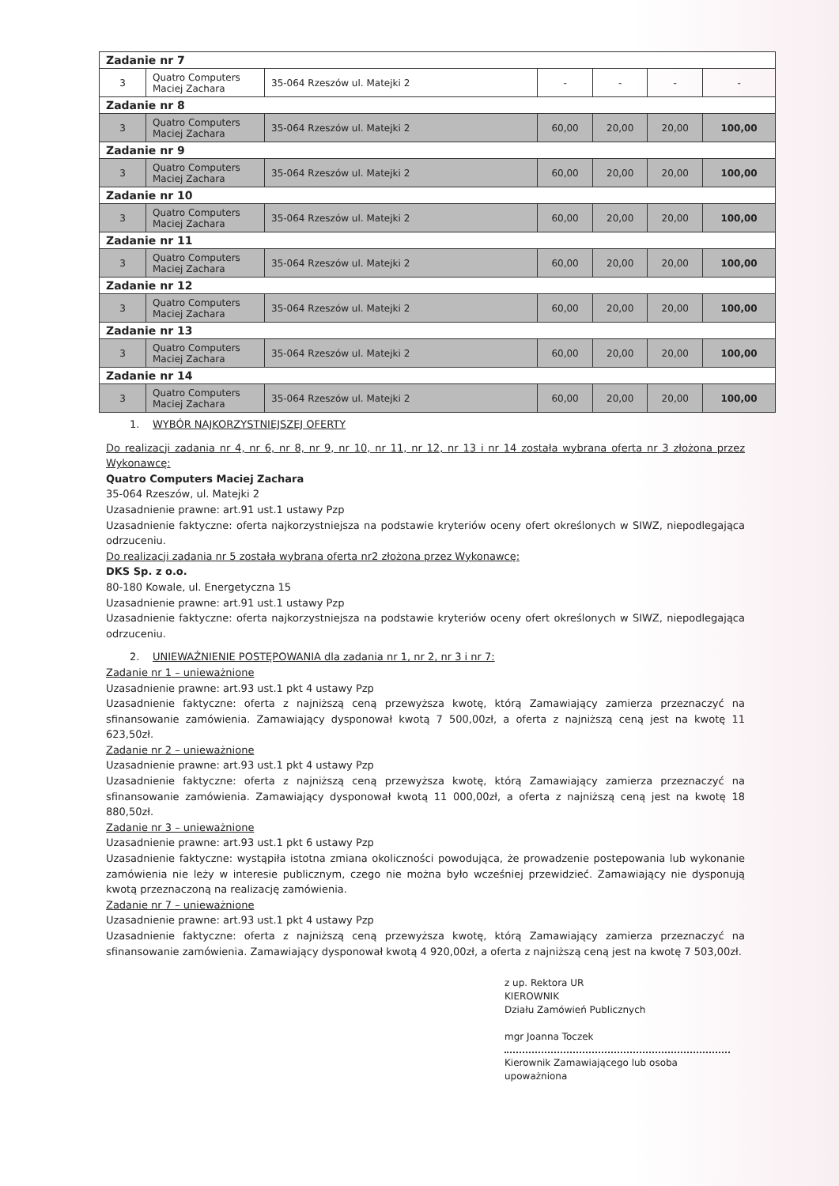| Zadanie nr 7 | | | | | | |
| 3 | Quatro Computers Maciej Zachara | 35-064 Rzeszów ul. Matejki 2 | - | - | - | - |
| Zadanie nr 8 | | | | | | |
| 3 | Quatro Computers Maciej Zachara | 35-064 Rzeszów ul. Matejki 2 | 60,00 | 20,00 | 20,00 | 100,00 |
| Zadanie nr 9 | | | | | | |
| 3 | Quatro Computers Maciej Zachara | 35-064 Rzeszów ul. Matejki 2 | 60,00 | 20,00 | 20,00 | 100,00 |
| Zadanie nr 10 | | | | | | |
| 3 | Quatro Computers Maciej Zachara | 35-064 Rzeszów ul. Matejki 2 | 60,00 | 20,00 | 20,00 | 100,00 |
| Zadanie nr 11 | | | | | | |
| 3 | Quatro Computers Maciej Zachara | 35-064 Rzeszów ul. Matejki 2 | 60,00 | 20,00 | 20,00 | 100,00 |
| Zadanie nr 12 | | | | | | |
| 3 | Quatro Computers Maciej Zachara | 35-064 Rzeszów ul. Matejki 2 | 60,00 | 20,00 | 20,00 | 100,00 |
| Zadanie nr 13 | | | | | | |
| 3 | Quatro Computers Maciej Zachara | 35-064 Rzeszów ul. Matejki 2 | 60,00 | 20,00 | 20,00 | 100,00 |
| Zadanie nr 14 | | | | | | |
| 3 | Quatro Computers Maciej Zachara | 35-064 Rzeszów ul. Matejki 2 | 60,00 | 20,00 | 20,00 | 100,00 |
1. WYBÓR NAJKORZYSTNIEJSZEJ OFERTY
Do realizacji zadania nr 4, nr 6, nr 8, nr 9, nr 10, nr 11, nr 12, nr 13 i nr 14 została wybrana oferta nr 3 złożona przez Wykonawcę:
Quatro Computers Maciej Zachara
35-064 Rzeszów, ul. Matejki 2
Uzasadnienie prawne: art.91 ust.1 ustawy Pzp
Uzasadnienie faktyczne: oferta najkorzystniejsza na podstawie kryteriów oceny ofert określonych w SIWZ, niepodlegająca odrzuceniu.
Do realizacji zadania nr 5 została wybrana oferta nr2 złożona przez Wykonawcę:
DKS Sp. z o.o.
80-180 Kowale, ul. Energetyczna 15
Uzasadnienie prawne: art.91 ust.1 ustawy Pzp
Uzasadnienie faktyczne: oferta najkorzystniejsza na podstawie kryteriów oceny ofert określonych w SIWZ, niepodlegająca odrzuceniu.
2. UNIEWAŻNIENIE POSTĘPOWANIA dla zadania nr 1, nr 2, nr 3 i nr 7:
Zadanie nr 1 – unieważnione
Uzasadnienie prawne: art.93 ust.1 pkt 4 ustawy Pzp
Uzasadnienie faktyczne: oferta z najniższą ceną przewyższa kwotę, którą Zamawiający zamierza przeznaczyć na sfinansowanie zamówienia. Zamawiający dysponował kwotą 7 500,00zł, a oferta z najniższą ceną jest na kwotę 11 623,50zł.
Zadanie nr 2 – unieważnione
Uzasadnienie prawne: art.93 ust.1 pkt 4 ustawy Pzp
Uzasadnienie faktyczne: oferta z najniższą ceną przewyższa kwotę, którą Zamawiający zamierza przeznaczyć na sfinansowanie zamówienia. Zamawiający dysponował kwotą 11 000,00zł, a oferta z najniższą ceną jest na kwotę 18 880,50zł.
Zadanie nr 3 – unieważnione
Uzasadnienie prawne: art.93 ust.1 pkt 6 ustawy Pzp
Uzasadnienie faktyczne: wystąpiła istotna zmiana okoliczności powodująca, że prowadzenie postepowania lub wykonanie zamówienia nie leży w interesie publicznym, czego nie można było wcześniej przewidzieć. Zamawiający nie dysponują kwotą przeznaczoną na realizację zamówienia.
Zadanie nr 7 – unieważnione
Uzasadnienie prawne: art.93 ust.1 pkt 4 ustawy Pzp
Uzasadnienie faktyczne: oferta z najniższą ceną przewyższa kwotę, którą Zamawiający zamierza przeznaczyć na sfinansowanie zamówienia. Zamawiający dysponował kwotą 4 920,00zł, a oferta z najniższą ceną jest na kwotę 7 503,00zł.
z up. Rektora UR
KIEROWNIK
Działu Zamówień Publicznych
mgr Joanna Toczek
Kierownik Zamawiającego lub osoba upoważniona